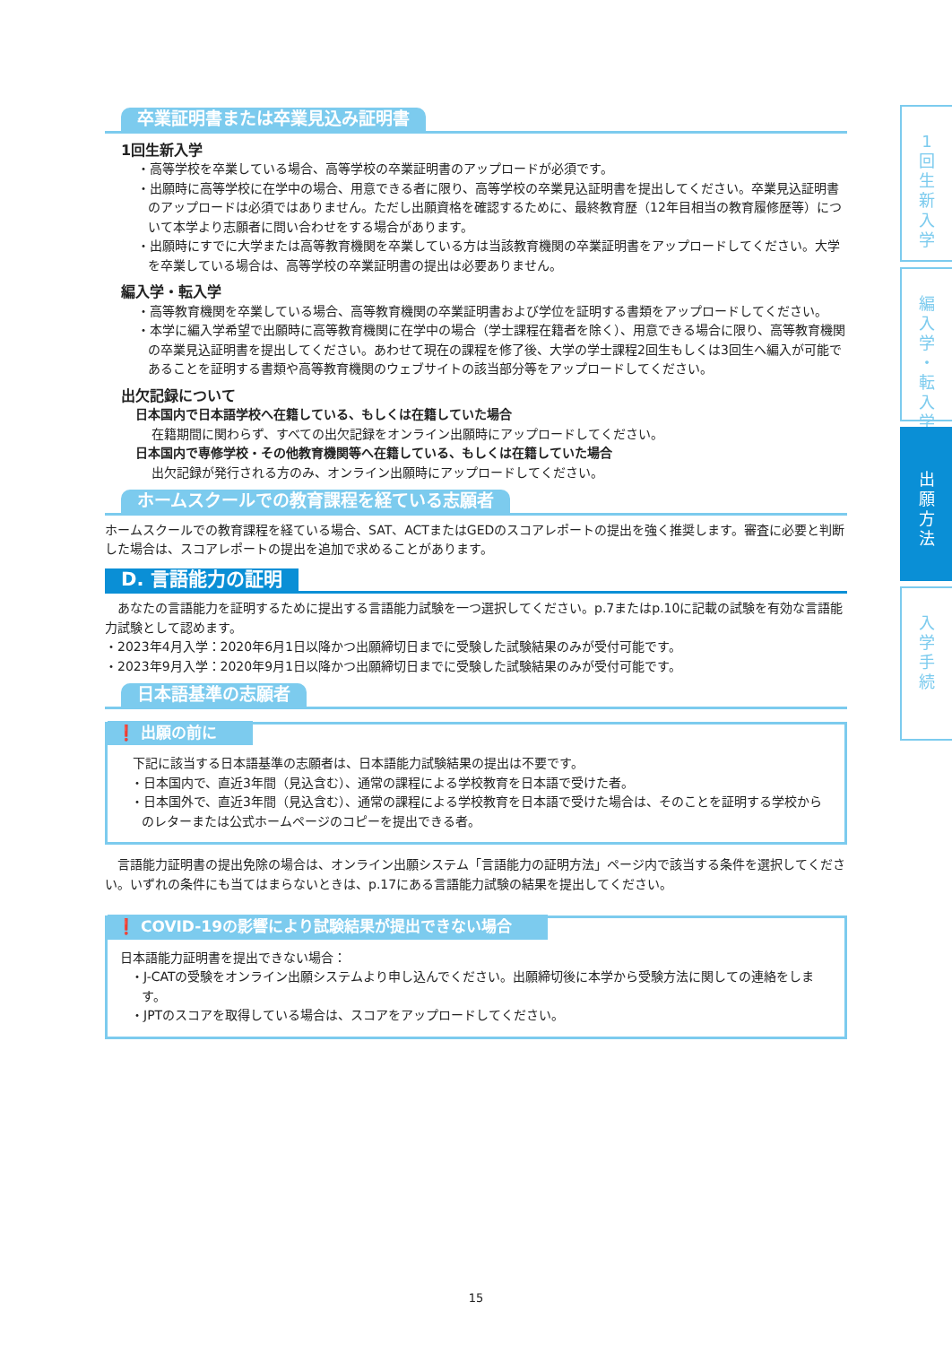卒業証明書または卒業見込み証明書
1回生新入学
・高等学校を卒業している場合、高等学校の卒業証明書のアップロードが必須です。
・出願時に高等学校に在学中の場合、用意できる者に限り、高等学校の卒業見込証明書を提出してください。卒業見込証明書のアップロードは必須ではありません。ただし出願資格を確認するために、最終教育歴（12年目相当の教育履修歴等）について本学より志願者に問い合わせをする場合があります。
・出願時にすでに大学または高等教育機関を卒業している方は当該教育機関の卒業証明書をアップロードしてください。大学を卒業している場合は、高等学校の卒業証明書の提出は必要ありません。
編入学・転入学
・高等教育機関を卒業している場合、高等教育機関の卒業証明書および学位を証明する書類をアップロードしてください。
・本学に編入学希望で出願時に高等教育機関に在学中の場合（学士課程在籍者を除く）、用意できる場合に限り、高等教育機関の卒業見込証明書を提出してください。あわせて現在の課程を修了後、大学の学士課程2回生もしくは3回生へ編入が可能であることを証明する書類や高等教育機関のウェブサイトの該当部分等をアップロードしてください。
出欠記録について
日本国内で日本語学校へ在籍している、もしくは在籍していた場合
在籍期間に関わらず、すべての出欠記録をオンライン出願時にアップロードしてください。
日本国内で専修学校・その他教育機関等へ在籍している、もしくは在籍していた場合
出欠記録が発行される方のみ、オンライン出願時にアップロードしてください。
ホームスクールでの教育課程を経ている志願者
ホームスクールでの教育課程を経ている場合、SAT、ACTまたはGEDのスコアレポートの提出を強く推奨します。審査に必要と判断した場合は、スコアレポートの提出を追加で求めることがあります。
D. 言語能力の証明
　あなたの言語能力を証明するために提出する言語能力試験を一つ選択してください。p.7またはp.10に記載の試験を有効な言語能力試験として認めます。
・2023年4月入学：2020年6月1日以降かつ出願締切日までに受験した試験結果のみが受付可能です。
・2023年9月入学：2020年9月1日以降かつ出願締切日までに受験した試験結果のみが受付可能です。
日本語基準の志願者
❗ 出願の前に
　下記に該当する日本語基準の志願者は、日本語能力試験結果の提出は不要です。
・日本国内で、直近3年間（見込含む）、通常の課程による学校教育を日本語で受けた者。
・日本国外で、直近3年間（見込含む）、通常の課程による学校教育を日本語で受けた場合は、そのことを証明する学校からのレターまたは公式ホームページのコピーを提出できる者。
　言語能力証明書の提出免除の場合は、オンライン出願システム「言語能力の証明方法」ページ内で該当する条件を選択してください。いずれの条件にも当てはまらないときは、p.17にある言語能力試験の結果を提出してください。
❗ COVID-19の影響により試験結果が提出できない場合
日本語能力証明書を提出できない場合：
・J-CATの受験をオンライン出願システムより申し込んでください。出願締切後に本学から受験方法に関しての連絡をします。
・JPTのスコアを取得している場合は、スコアをアップロードしてください。
1
回
生
新
入
学
編
入
学
・
転
入
学
出
願
方
法
入
学
手
続
15